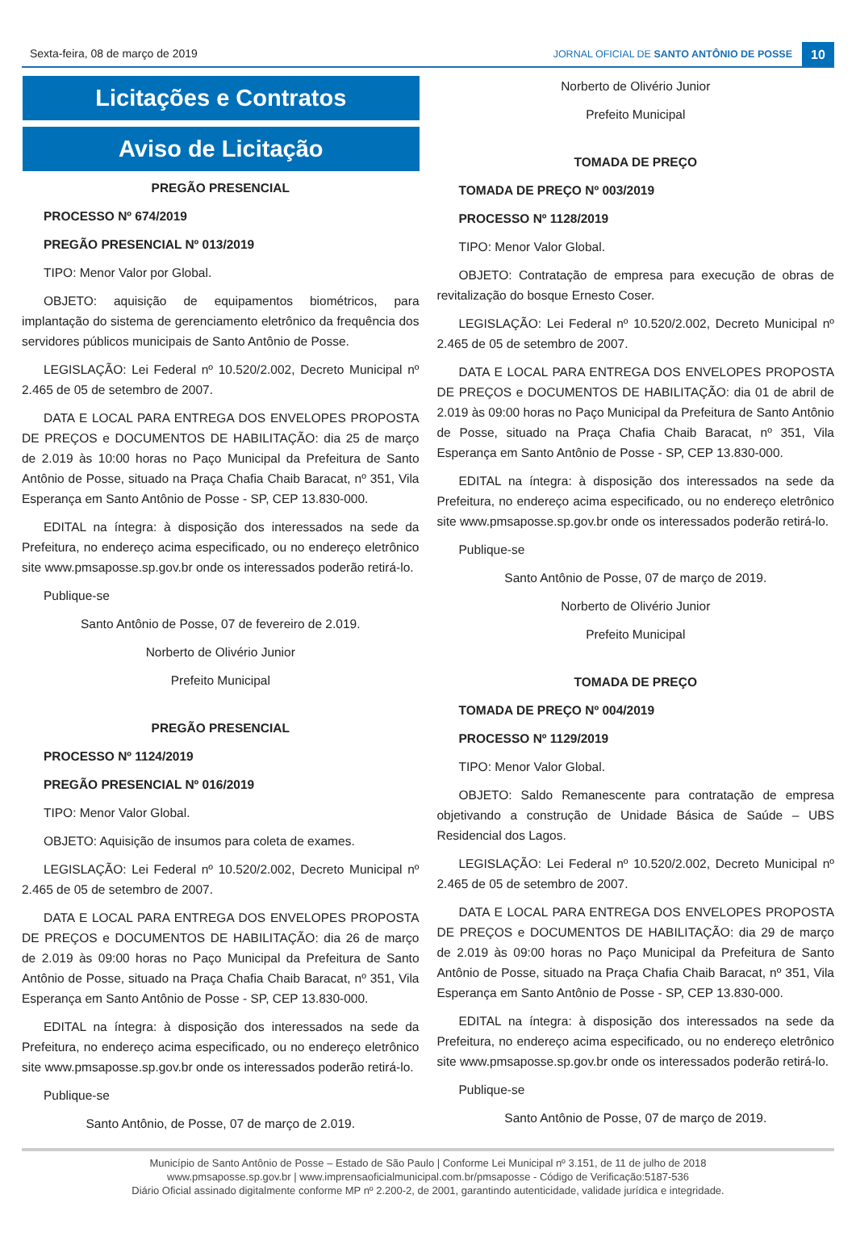Sexta-feira, 08 de março de 2019
JORNAL OFICIAL DE SANTO ANTÔNIO DE POSSE 10
Licitações e Contratos
Aviso de Licitação
PREGÃO PRESENCIAL
PROCESSO Nº 674/2019
PREGÃO PRESENCIAL Nº 013/2019
TIPO: Menor Valor por Global.
OBJETO: aquisição de equipamentos biométricos, para implantação do sistema de gerenciamento eletrônico da frequência dos servidores públicos municipais de Santo Antônio de Posse.
LEGISLAÇÃO: Lei Federal nº 10.520/2.002, Decreto Municipal nº 2.465 de 05 de setembro de 2007.
DATA E LOCAL PARA ENTREGA DOS ENVELOPES PROPOSTA DE PREÇOS e DOCUMENTOS DE HABILITAÇÃO: dia 25 de março de 2.019 às 10:00 horas no Paço Municipal da Prefeitura de Santo Antônio de Posse, situado na Praça Chafia Chaib Baracat, nº 351, Vila Esperança em Santo Antônio de Posse - SP, CEP 13.830-000.
EDITAL na íntegra: à disposição dos interessados na sede da Prefeitura, no endereço acima especificado, ou no endereço eletrônico site www.pmsaposse.sp.gov.br onde os interessados poderão retirá-lo.
Publique-se
Santo Antônio de Posse, 07 de fevereiro de 2.019.
Norberto de Olivério Junior
Prefeito Municipal
PREGÃO PRESENCIAL
PROCESSO Nº 1124/2019
PREGÃO PRESENCIAL Nº 016/2019
TIPO: Menor Valor Global.
OBJETO: Aquisição de insumos para coleta de exames.
LEGISLAÇÃO: Lei Federal nº 10.520/2.002, Decreto Municipal nº 2.465 de 05 de setembro de 2007.
DATA E LOCAL PARA ENTREGA DOS ENVELOPES PROPOSTA DE PREÇOS e DOCUMENTOS DE HABILITAÇÃO: dia 26 de março de 2.019 às 09:00 horas no Paço Municipal da Prefeitura de Santo Antônio de Posse, situado na Praça Chafia Chaib Baracat, nº 351, Vila Esperança em Santo Antônio de Posse - SP, CEP 13.830-000.
EDITAL na íntegra: à disposição dos interessados na sede da Prefeitura, no endereço acima especificado, ou no endereço eletrônico site www.pmsaposse.sp.gov.br onde os interessados poderão retirá-lo.
Publique-se
Santo Antônio, de Posse, 07 de março de 2.019.
Norberto de Olivério Junior
Prefeito Municipal
TOMADA DE PREÇO
TOMADA DE PREÇO Nº 003/2019
PROCESSO Nº 1128/2019
TIPO: Menor Valor Global.
OBJETO: Contratação de empresa para execução de obras de revitalização do bosque Ernesto Coser.
LEGISLAÇÃO: Lei Federal nº 10.520/2.002, Decreto Municipal nº 2.465 de 05 de setembro de 2007.
DATA E LOCAL PARA ENTREGA DOS ENVELOPES PROPOSTA DE PREÇOS e DOCUMENTOS DE HABILITAÇÃO: dia 01 de abril de 2.019 às 09:00 horas no Paço Municipal da Prefeitura de Santo Antônio de Posse, situado na Praça Chafia Chaib Baracat, nº 351, Vila Esperança em Santo Antônio de Posse - SP, CEP 13.830-000.
EDITAL na íntegra: à disposição dos interessados na sede da Prefeitura, no endereço acima especificado, ou no endereço eletrônico site www.pmsaposse.sp.gov.br onde os interessados poderão retirá-lo.
Publique-se
Santo Antônio de Posse, 07 de março de 2019.
Norberto de Olivério Junior
Prefeito Municipal
TOMADA DE PREÇO
TOMADA DE PREÇO Nº 004/2019
PROCESSO Nº 1129/2019
TIPO: Menor Valor Global.
OBJETO: Saldo Remanescente para contratação de empresa objetivando a construção de Unidade Básica de Saúde – UBS Residencial dos Lagos.
LEGISLAÇÃO: Lei Federal nº 10.520/2.002, Decreto Municipal nº 2.465 de 05 de setembro de 2007.
DATA E LOCAL PARA ENTREGA DOS ENVELOPES PROPOSTA DE PREÇOS e DOCUMENTOS DE HABILITAÇÃO: dia 29 de março de 2.019 às 09:00 horas no Paço Municipal da Prefeitura de Santo Antônio de Posse, situado na Praça Chafia Chaib Baracat, nº 351, Vila Esperança em Santo Antônio de Posse - SP, CEP 13.830-000.
EDITAL na íntegra: à disposição dos interessados na sede da Prefeitura, no endereço acima especificado, ou no endereço eletrônico site www.pmsaposse.sp.gov.br onde os interessados poderão retirá-lo.
Publique-se
Santo Antônio de Posse, 07 de março de 2019.
Município de Santo Antônio de Posse – Estado de São Paulo | Conforme Lei Municipal nº 3.151, de 11 de julho de 2018
www.pmsaposse.sp.gov.br | www.imprensaoficialmunicipal.com.br/pmsaposse - Código de Verificação:5187-536
Diário Oficial assinado digitalmente conforme MP nº 2.200-2, de 2001, garantindo autenticidade, validade jurídica e integridade.